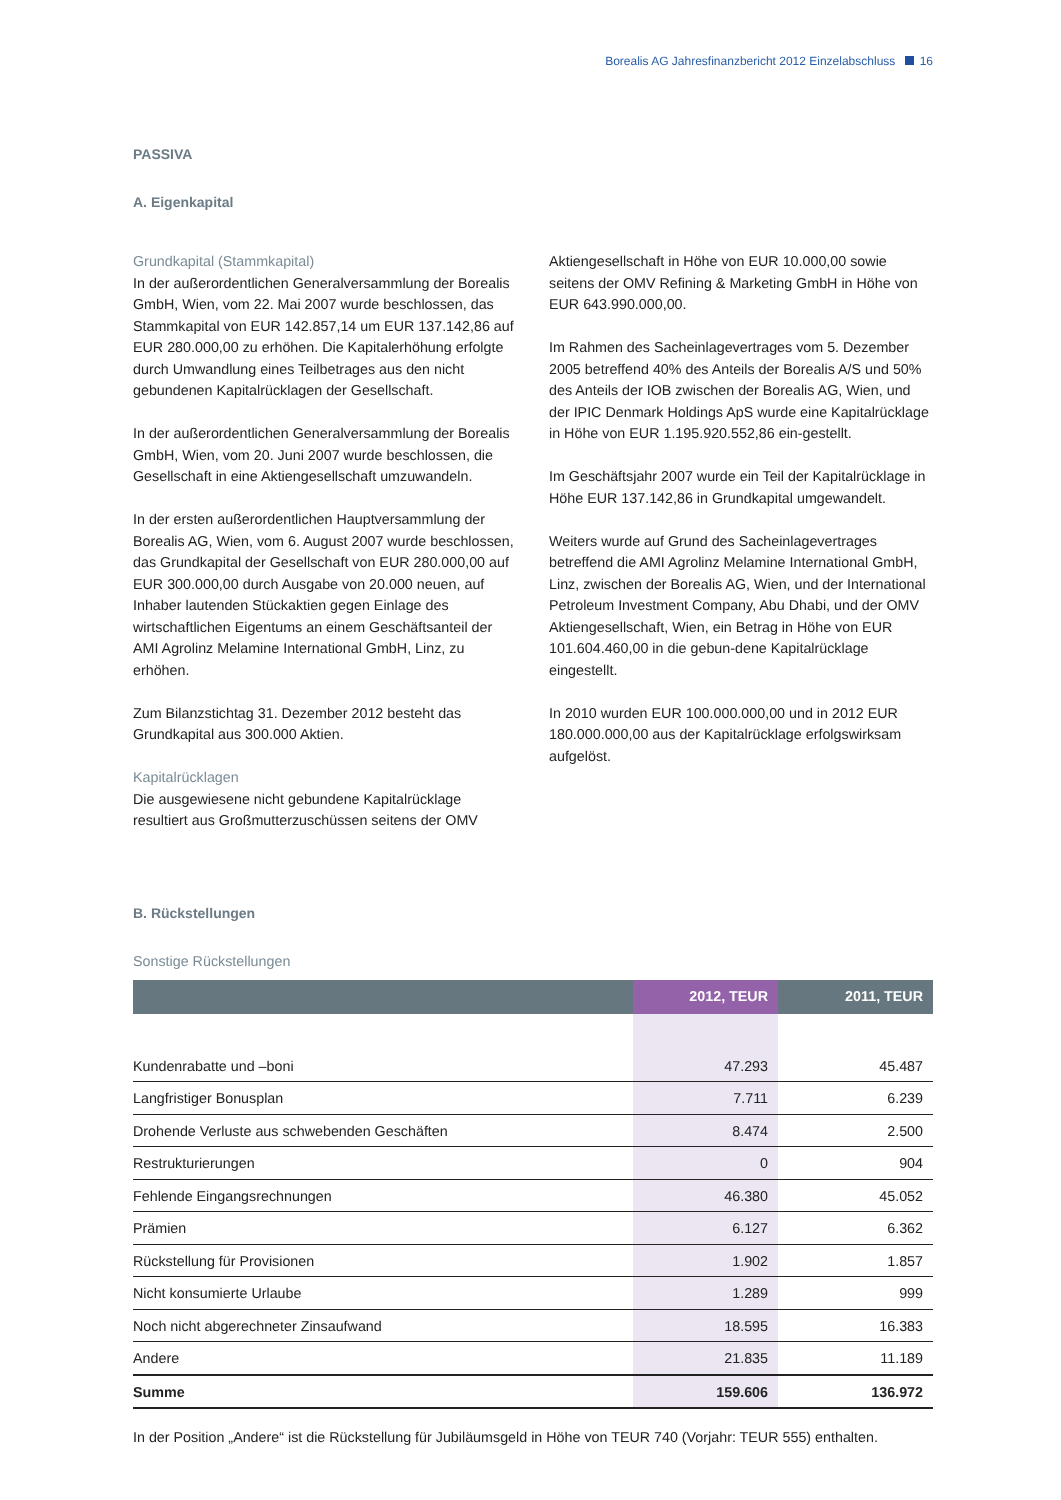Borealis AG Jahresfinanzbericht 2012 Einzelabschluss 16
PASSIVA
A. Eigenkapital
Grundkapital (Stammkapital)
In der außerordentlichen Generalversammlung der Borealis GmbH, Wien, vom 22. Mai 2007 wurde beschlossen, das Stammkapital von EUR 142.857,14 um EUR 137.142,86 auf EUR 280.000,00 zu erhöhen. Die Kapitalerhöhung erfolgte durch Umwandlung eines Teilbetrages aus den nicht gebundenen Kapitalrücklagen der Gesellschaft.
In der außerordentlichen Generalversammlung der Borealis GmbH, Wien, vom 20. Juni 2007 wurde beschlossen, die Gesellschaft in eine Aktiengesellschaft umzuwandeln.
In der ersten außerordentlichen Hauptversammlung der Borealis AG, Wien, vom 6. August 2007 wurde beschlossen, das Grundkapital der Gesellschaft von EUR 280.000,00 auf EUR 300.000,00 durch Ausgabe von 20.000 neuen, auf Inhaber lautenden Stückaktien gegen Einlage des wirtschaftlichen Eigentums an einem Geschäftsanteil der AMI Agrolinz Melamine International GmbH, Linz, zu erhöhen.
Zum Bilanzstichtag 31. Dezember 2012 besteht das Grundkapital aus 300.000 Aktien.
Kapitalrücklagen
Die ausgewiesene nicht gebundene Kapitalrücklage resultiert aus Großmutterzuschüssen seitens der OMV
Aktiengesellschaft in Höhe von EUR 10.000,00 sowie seitens der OMV Refining & Marketing GmbH in Höhe von EUR 643.990.000,00.
Im Rahmen des Sacheinlagevertrages vom 5. Dezember 2005 betreffend 40% des Anteils der Borealis A/S und 50% des Anteils der IOB zwischen der Borealis AG, Wien, und der IPIC Denmark Holdings ApS wurde eine Kapitalrücklage in Höhe von EUR 1.195.920.552,86 ein-gestellt.
Im Geschäftsjahr 2007 wurde ein Teil der Kapitalrücklage in Höhe EUR 137.142,86 in Grundkapital umgewandelt.
Weiters wurde auf Grund des Sacheinlagevertrages betreffend die AMI Agrolinz Melamine International GmbH, Linz, zwischen der Borealis AG, Wien, und der International Petroleum Investment Company, Abu Dhabi, und der OMV Aktiengesellschaft, Wien, ein Betrag in Höhe von EUR 101.604.460,00 in die gebun-dene Kapitalrücklage eingestellt.
In 2010 wurden EUR 100.000.000,00 und in 2012 EUR 180.000.000,00 aus der Kapitalrücklage erfolgswirksam aufgelöst.
B. Rückstellungen
Sonstige Rückstellungen
| | 2012, TEUR | 2011, TEUR |
| --- | --- | --- |
| Kundenrabatte und –boni | 47.293 | 45.487 |
| Langfristiger Bonusplan | 7.711 | 6.239 |
| Drohende Verluste aus schwebenden Geschäften | 8.474 | 2.500 |
| Restrukturierungen | 0 | 904 |
| Fehlende Eingangsrechnungen | 46.380 | 45.052 |
| Prämien | 6.127 | 6.362 |
| Rückstellung für Provisionen | 1.902 | 1.857 |
| Nicht konsumierte Urlaube | 1.289 | 999 |
| Noch nicht abgerechneter Zinsaufwand | 18.595 | 16.383 |
| Andere | 21.835 | 11.189 |
| Summe | 159.606 | 136.972 |
In der Position „Andere“ ist die Rückstellung für Jubiläumsgeld in Höhe von TEUR 740 (Vorjahr: TEUR 555) enthalten.